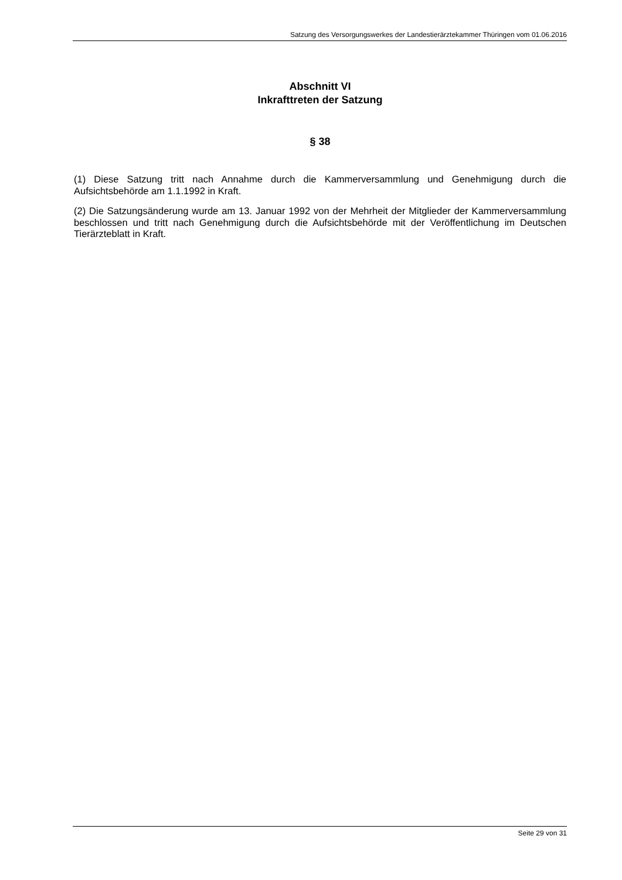Satzung des Versorgungswerkes der Landestierärztekammer Thüringen vom 01.06.2016
Abschnitt VI
Inkrafttreten der Satzung
§ 38
(1) Diese Satzung tritt nach Annahme durch die Kammerversammlung und Genehmigung durch die Aufsichtsbehörde am 1.1.1992 in Kraft.
(2) Die Satzungsänderung wurde am 13. Januar 1992 von der Mehrheit der Mitglieder der Kammerversammlung beschlossen und tritt nach Genehmigung durch die Aufsichtsbehörde mit der Veröffentlichung im Deutschen Tierärzteblatt in Kraft.
Seite 29 von 31